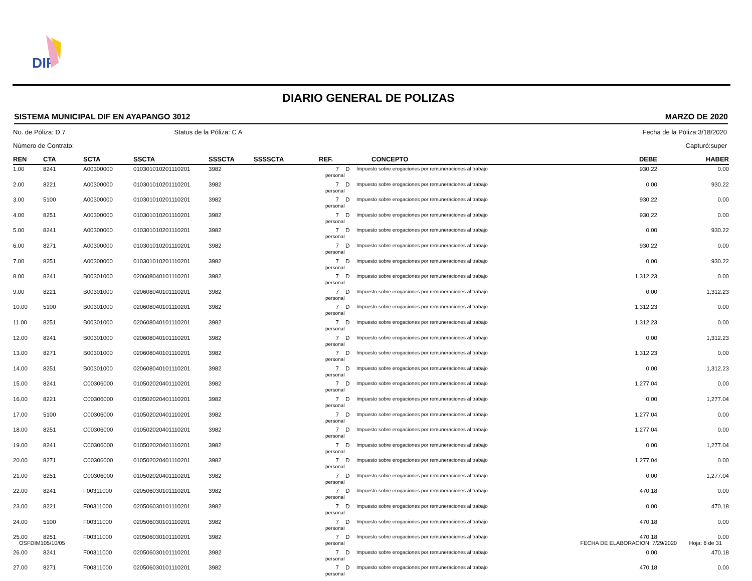DIF
DIARIO GENERAL DE POLIZAS
SISTEMA MUNICIPAL DIF EN AYAPANGO 3012 MARZO DE 2020
No. de Póliza: D 7 Status de la Póliza: C A Fecha de la Póliza:3/18/2020
Número de Contrato: Capturó:super
| REN | CTA | SCTA | SSCTA | SSSCTA | SSSSCTA | REF. | | CONCEPTO | DEBE | HABER |
| --- | --- | --- | --- | --- | --- | --- | --- | --- | --- | --- |
| 1.00 | 8241 | A00300000 | 010301010201110201 | 3982 | | 7 | D | Impuesto sobre erogaciones por remuneraciones al trabajo personal | 930.22 | 0.00 |
| 2.00 | 8221 | A00300000 | 010301010201110201 | 3982 | | 7 | D | Impuesto sobre erogaciones por remuneraciones al trabajo personal | 0.00 | 930.22 |
| 3.00 | 5100 | A00300000 | 010301010201110201 | 3982 | | 7 | D | Impuesto sobre erogaciones por remuneraciones al trabajo personal | 930.22 | 0.00 |
| 4.00 | 8251 | A00300000 | 010301010201110201 | 3982 | | 7 | D | Impuesto sobre erogaciones por remuneraciones al trabajo personal | 930.22 | 0.00 |
| 5.00 | 8241 | A00300000 | 010301010201110201 | 3982 | | 7 | D | Impuesto sobre erogaciones por remuneraciones al trabajo personal | 0.00 | 930.22 |
| 6.00 | 8271 | A00300000 | 010301010201110201 | 3982 | | 7 | D | Impuesto sobre erogaciones por remuneraciones al trabajo personal | 930.22 | 0.00 |
| 7.00 | 8251 | A00300000 | 010301010201110201 | 3982 | | 7 | D | Impuesto sobre erogaciones por remuneraciones al trabajo personal | 0.00 | 930.22 |
| 8.00 | 8241 | B00301000 | 020608040101110201 | 3982 | | 7 | D | Impuesto sobre erogaciones por remuneraciones al trabajo personal | 1,312.23 | 0.00 |
| 9.00 | 8221 | B00301000 | 020608040101110201 | 3982 | | 7 | D | Impuesto sobre erogaciones por remuneraciones al trabajo personal | 0.00 | 1,312.23 |
| 10.00 | 5100 | B00301000 | 020608040101110201 | 3982 | | 7 | D | Impuesto sobre erogaciones por remuneraciones al trabajo personal | 1,312.23 | 0.00 |
| 11.00 | 8251 | B00301000 | 020608040101110201 | 3982 | | 7 | D | Impuesto sobre erogaciones por remuneraciones al trabajo personal | 1,312.23 | 0.00 |
| 12.00 | 8241 | B00301000 | 020608040101110201 | 3982 | | 7 | D | Impuesto sobre erogaciones por remuneraciones al trabajo personal | 0.00 | 1,312.23 |
| 13.00 | 8271 | B00301000 | 020608040101110201 | 3982 | | 7 | D | Impuesto sobre erogaciones por remuneraciones al trabajo personal | 1,312.23 | 0.00 |
| 14.00 | 8251 | B00301000 | 020608040101110201 | 3982 | | 7 | D | Impuesto sobre erogaciones por remuneraciones al trabajo personal | 0.00 | 1,312.23 |
| 15.00 | 8241 | C00306000 | 010502020401110201 | 3982 | | 7 | D | Impuesto sobre erogaciones por remuneraciones al trabajo personal | 1,277.04 | 0.00 |
| 16.00 | 8221 | C00306000 | 010502020401110201 | 3982 | | 7 | D | Impuesto sobre erogaciones por remuneraciones al trabajo personal | 0.00 | 1,277.04 |
| 17.00 | 5100 | C00306000 | 010502020401110201 | 3982 | | 7 | D | Impuesto sobre erogaciones por remuneraciones al trabajo personal | 1,277.04 | 0.00 |
| 18.00 | 8251 | C00306000 | 010502020401110201 | 3982 | | 7 | D | Impuesto sobre erogaciones por remuneraciones al trabajo personal | 1,277.04 | 0.00 |
| 19.00 | 8241 | C00306000 | 010502020401110201 | 3982 | | 7 | D | Impuesto sobre erogaciones por remuneraciones al trabajo personal | 0.00 | 1,277.04 |
| 20.00 | 8271 | C00306000 | 010502020401110201 | 3982 | | 7 | D | Impuesto sobre erogaciones por remuneraciones al trabajo personal | 1,277.04 | 0.00 |
| 21.00 | 8251 | C00306000 | 010502020401110201 | 3982 | | 7 | D | Impuesto sobre erogaciones por remuneraciones al trabajo personal | 0.00 | 1,277.04 |
| 22.00 | 8241 | F00311000 | 020506030101110201 | 3982 | | 7 | D | Impuesto sobre erogaciones por remuneraciones al trabajo personal | 470.18 | 0.00 |
| 23.00 | 8221 | F00311000 | 020506030101110201 | 3982 | | 7 | D | Impuesto sobre erogaciones por remuneraciones al trabajo personal | 0.00 | 470.18 |
| 24.00 | 5100 | F00311000 | 020506030101110201 | 3982 | | 7 | D | Impuesto sobre erogaciones por remuneraciones al trabajo personal | 470.18 | 0.00 |
| 25.00 | 8251 | F00311000 | 020506030101110201 | 3982 | | 7 | D | Impuesto sobre erogaciones por remuneraciones al trabajo personal | 470.18 | 0.00 |
| 26.00 | 8241 | F00311000 | 020506030101110201 | 3982 | | 7 | D | Impuesto sobre erogaciones por remuneraciones al trabajo personal | 0.00 | 470.18 |
| 27.00 | 8271 | F00311000 | 020506030101110201 | 3982 | | 7 | D | Impuesto sobre erogaciones por remuneraciones al trabajo personal | 470.18 | 0.00 |
OSFDIM105/10/05 FECHA DE ELABORACION: 7/29/2020 Hoja: 6 de 31